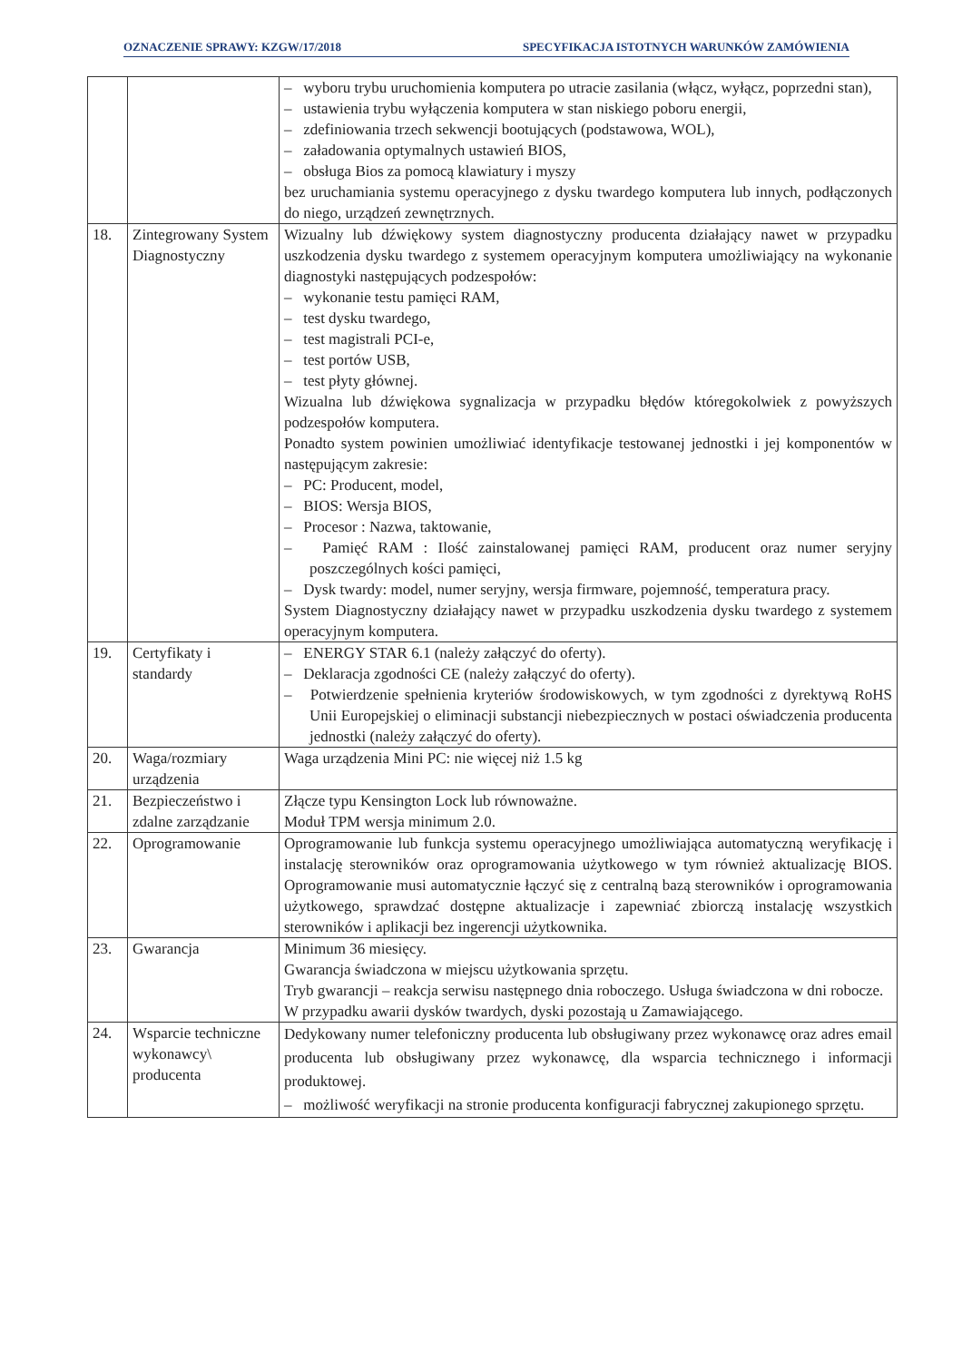OZNACZENIE SPRAWY: KZGW/17/2018 SPECYFIKACJA ISTOTNYCH WARUNKÓW ZAMÓWIENIA
| | | – wyboru trybu uruchomienia komputera po utracie zasilania (włącz, wyłącz, poprzedni stan), – ustawienia trybu wyłączenia komputera w stan niskiego poboru energii, – zdefiniowania trzech sekwencji bootujących (podstawowa, WOL), – załadowania optymalnych ustawień BIOS, – obsługa Bios za pomocą klawiatury i myszy bez uruchamiania systemu operacyjnego z dysku twardego komputera lub innych, podłączonych do niego, urządzeń zewnętrznych. |
| 18. | Zintegrowany System Diagnostyczny | Wizualny lub dźwiękowy system diagnostyczny producenta działający nawet w przypadku uszkodzenia dysku twardego z systemem operacyjnym komputera umożliwiający na wykonanie diagnostyki następujących podzespołów: – wykonanie testu pamięci RAM, – test dysku twardego, – test magistrali PCI-e, – test portów USB, – test płyty głównej. Wizualna lub dźwiękowa sygnalizacja w przypadku błędów któregokolwiek z powyższych podzespołów komputera. Ponadto system powinien umożliwiać identyfikacje testowanej jednostki i jej komponentów w następującym zakresie: – PC: Producent, model, – BIOS: Wersja BIOS, – Procesor : Nazwa, taktowanie, – Pamięć RAM : Ilość zainstalowanej pamięci RAM, producent oraz numer seryjny poszczególnych kości pamięci, – Dysk twardy: model, numer seryjny, wersja firmware, pojemność, temperatura pracy. System Diagnostyczny działający nawet w przypadku uszkodzenia dysku twardego z systemem operacyjnym komputera. |
| 19. | Certyfikaty i standardy | – ENERGY STAR 6.1 (należy załączyć do oferty). – Deklaracja zgodności CE (należy załączyć do oferty). – Potwierdzenie spełnienia kryteriów środowiskowych, w tym zgodności z dyrektywą RoHS Unii Europejskiej o eliminacji substancji niebezpiecznych w postaci oświadczenia producenta jednostki (należy załączyć do oferty). |
| 20. | Waga/rozmiary urządzenia | Waga urządzenia Mini PC: nie więcej niż 1.5 kg |
| 21. | Bezpieczeństwo i zdalne zarządzanie | Złącze typu Kensington Lock lub równoważne. Moduł TPM wersja minimum 2.0. |
| 22. | Oprogramowanie | Oprogramowanie lub funkcja systemu operacyjnego umożliwiająca automatyczną weryfikację i instalację sterowników oraz oprogramowania użytkowego w tym również aktualizację BIOS. Oprogramowanie musi automatycznie łączyć się z centralną bazą sterowników i oprogramowania użytkowego, sprawdzać dostępne aktualizacje i zapewniać zbiorczą instalację wszystkich sterowników i aplikacji bez ingerencji użytkownika. |
| 23. | Gwarancja | Minimum 36 miesięcy. Gwarancja świadczona w miejscu użytkowania sprzętu. Tryb gwarancji – reakcja serwisu następnego dnia roboczego. Usługa świadczona w dni robocze. W przypadku awarii dysków twardych, dyski pozostają u Zamawiającego. |
| 24. | Wsparcie techniczne wykonawcy\ producenta | Dedykowany numer telefoniczny producenta lub obsługiwany przez wykonawcę oraz adres email producenta lub obsługiwany przez wykonawcę, dla wsparcia technicznego i informacji produktowej. – możliwość weryfikacji na stronie producenta konfiguracji fabrycznej zakupionego sprzętu. |